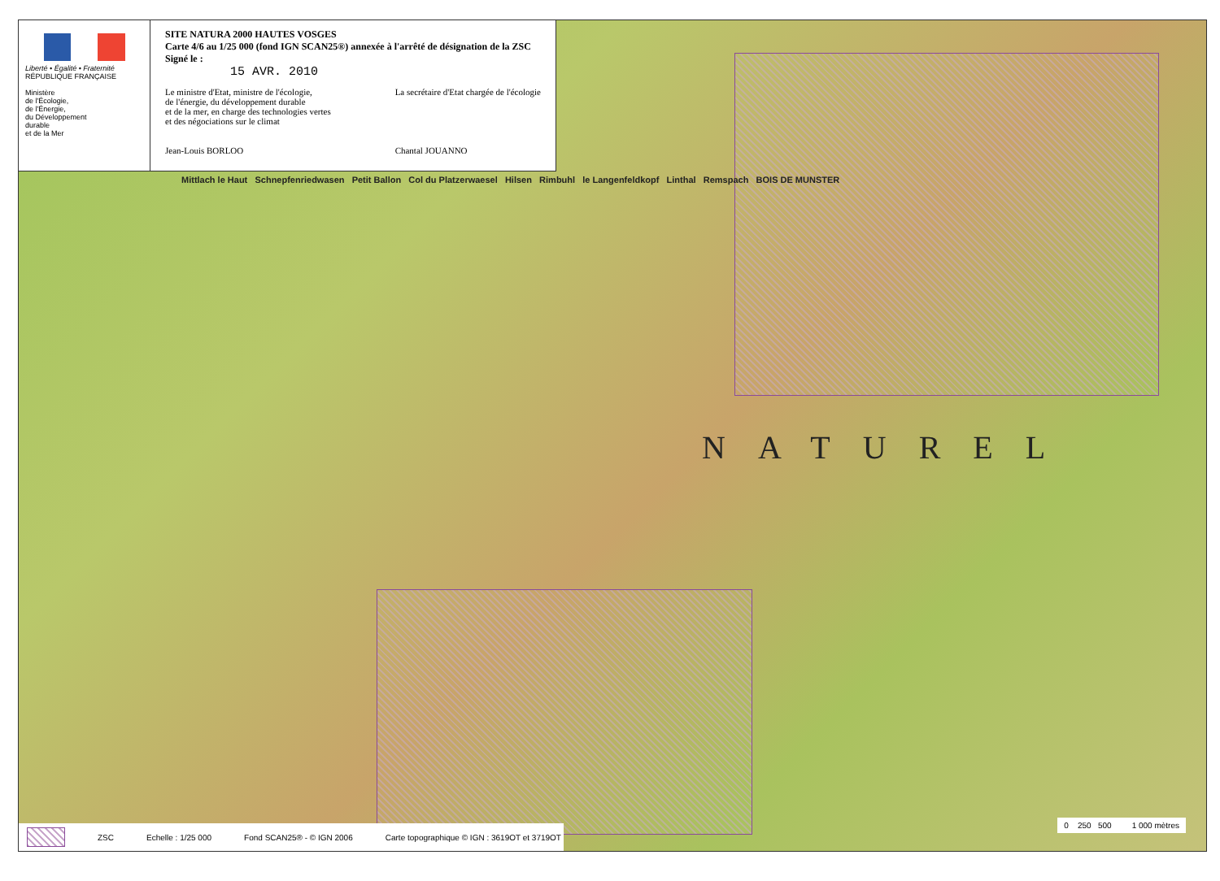Liberté • Égalité • Fraternité
RÉPUBLIQUE FRANÇAISE
Ministère
de l'Écologie,
de l'Énergie,
du Développement
durable
et de la Mer
SITE NATURA 2000 HAUTES VOSGES
Carte 4/6 au 1/25 000 (fond IGN SCAN25®) annexée à l'arrêté de désignation de la ZSC
Signé le :
15 AVR. 2010
Le ministre d'Etat, ministre de l'écologie,
de l'énergie, du développement durable
et de la mer, en charge des technologies vertes
et des négociations sur le climat
Jean-Louis BORLOO
La secrétaire d'Etat chargée de l'écologie
Chantal JOUANNO
Mittlach le Haut Schnepfenriedwasen Petit Ballon Col du Platzerwaesel Hilsen Rimbuhl le Langenfeldkopf Linthal Remspach BOIS DE MUNSTER
NATUREL
ZSC Echelle : 1/25 000 Fond SCAN25® - © IGN 2006 Carte topographique © IGN : 3619OT et 3719OT
0 250 500 1 000 mètres